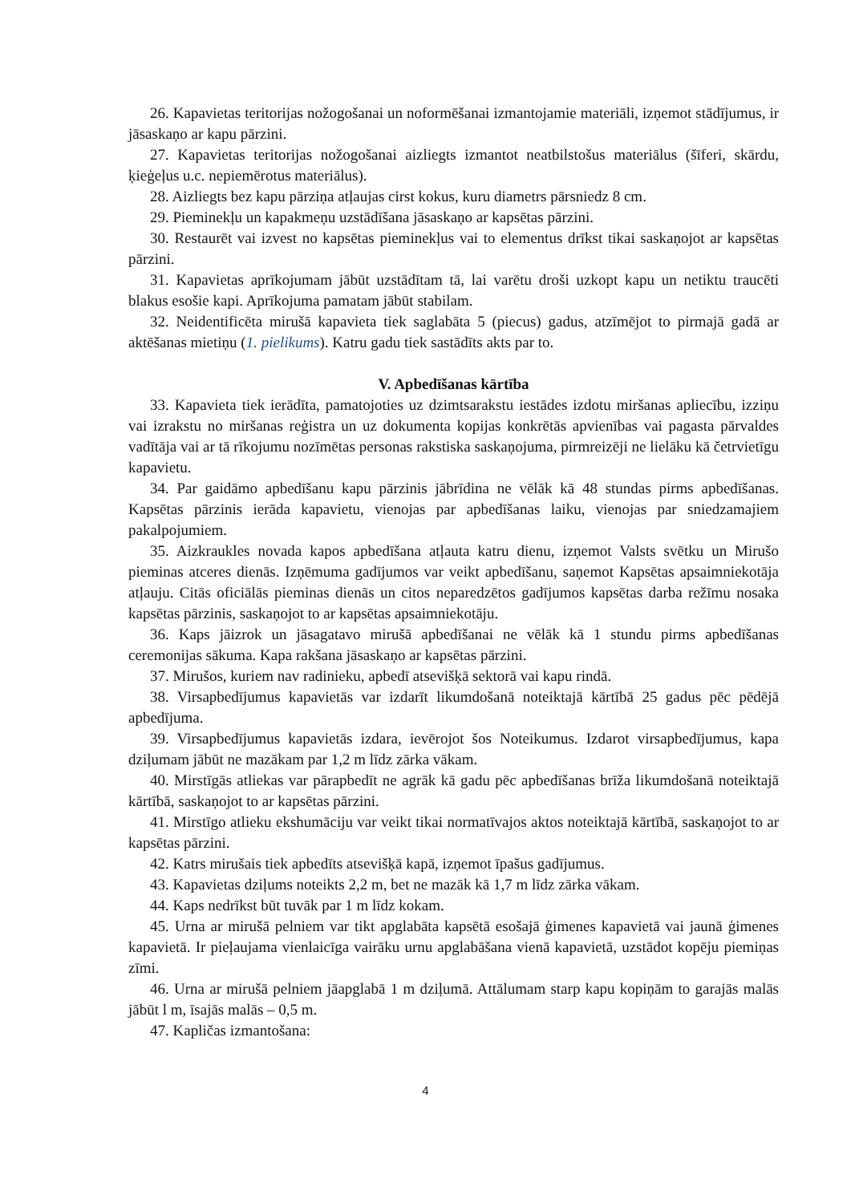26. Kapavietas teritorijas nožogošanai un noformēšanai izmantojamie materiāli, izņemot stādījumus, ir jāsaskaņo ar kapu pārzini.
27. Kapavietas teritorijas nožogošanai aizliegts izmantot neatbilstošus materiālus (šīferi, skārdu, ķieģeļus u.c. nepiemērotus materiālus).
28. Aizliegts bez kapu pārziņa atļaujas cirst kokus, kuru diametrs pārsniedz 8 cm.
29. Pieminekļu un kapakmeņu uzstādīšana jāsaskaņo ar kapsētas pārzini.
30. Restaurēt vai izvest no kapsētas pieminekļus vai to elementus drīkst tikai saskaņojot ar kapsētas pārzini.
31. Kapavietas aprīkojumam jābūt uzstādītam tā, lai varētu droši uzkopt kapu un netiktu traucēti blakus esošie kapi. Aprīkojuma pamatam jābūt stabilam.
32. Neidentificēta mirušā kapavieta tiek saglabāta 5 (piecus) gadus, atzīmējot to pirmajā gadā ar aktēšanas mietiņu (1. pielikums). Katru gadu tiek sastādīts akts par to.
V. Apbedīšanas kārtība
33. Kapavieta tiek ierādīta, pamatojoties uz dzimtsarakstu iestādes izdotu miršanas apliecību, izziņu vai izrakstu no miršanas reģistra un uz dokumenta kopijas konkrētās apvienības vai pagasta pārvaldes vadītāja vai ar tā rīkojumu nozīmētas personas rakstiska saskaņojuma, pirmreizēji ne lielāku kā četrvietīgu kapavietu.
34. Par gaidāmo apbedīšanu kapu pārzinis jābrīdina ne vēlāk kā 48 stundas pirms apbedīšanas. Kapsētas pārzinis ierāda kapavietu, vienojas par apbedīšanas laiku, vienojas par sniedzamajiem pakalpojumiem.
35. Aizkraukles novada kapos apbedīšana atļauta katru dienu, izņemot Valsts svētku un Mirušo pieminas atceres dienās. Izņēmuma gadījumos var veikt apbedīšanu, saņemot Kapsētas apsaimniekotāja atļauju. Citās oficiālās pieminas dienās un citos neparedzētos gadījumos kapsētas darba režīmu nosaka kapsētas pārzinis, saskaņojot to ar kapsētas apsaimniekotāju.
36. Kaps jāizrok un jāsagatavo mirušā apbedīšanai ne vēlāk kā 1 stundu pirms apbedīšanas ceremonijas sākuma. Kapa rakšana jāsaskaņo ar kapsētas pārzini.
37. Mirušos, kuriem nav radinieku, apbedī atsevišķā sektorā vai kapu rindā.
38. Virsapbedījumus kapavietās var izdarīt likumdošanā noteiktajā kārtībā 25 gadus pēc pēdējā apbedījuma.
39. Virsapbedījumus kapavietās izdara, ievērojot šos Noteikumus. Izdarot virsapbedījumus, kapa dziļumam jābūt ne mazākam par 1,2 m līdz zārka vākam.
40. Mirstīgās atliekas var pārapbedīt ne agrāk kā gadu pēc apbedīšanas brīža likumdošanā noteiktajā kārtībā, saskaņojot to ar kapsētas pārzini.
41. Mirstīgo atlieku ekshumāciju var veikt tikai normatīvajos aktos noteiktajā kārtībā, saskaņojot to ar kapsētas pārzini.
42. Katrs mirušais tiek apbedīts atsevišķā kapā, izņemot īpašus gadījumus.
43. Kapavietas dziļums noteikts 2,2 m, bet ne mazāk kā 1,7 m līdz zārka vākam.
44. Kaps nedrīkst būt tuvāk par 1 m līdz kokam.
45. Urna ar mirušā pelniem var tikt apglabāta kapsētā esošajā ģimenes kapavietā vai jaunā ģimenes kapavietā. Ir pieļaujama vienlaicīga vairāku urnu apglabāšana vienā kapavietā, uzstādot kopēju piemiņas zīmi.
46. Urna ar mirušā pelniem jāapglabā 1 m dziļumā. Attālumam starp kapu kopiņām to garajās malās jābūt l m, īsajās malās – 0,5 m.
47. Kapličas izmantošana:
4